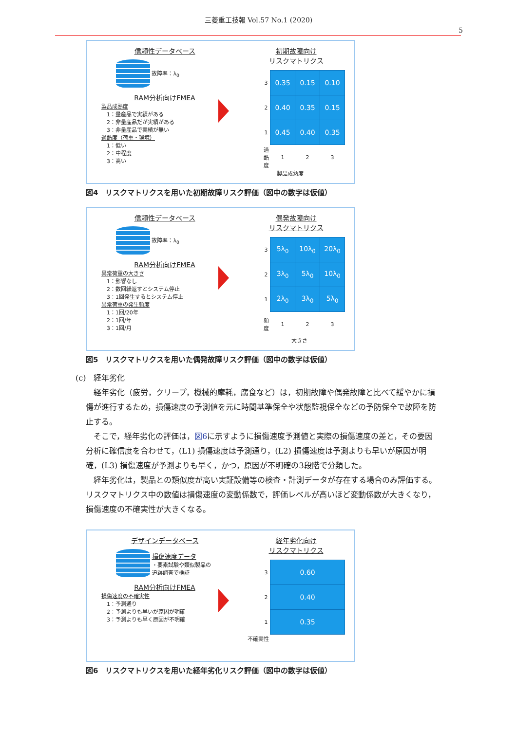三菱重工技報 Vol.57 No.1 (2020)
5
信頼性データベース
故障率：λ<sub>0</sub>
RAM分析向けFMEA
製品成熟度
　1：量産品で実績がある
　2：非量産品だが実績がある
　3：非量産品で実績が無い
過酷度（荷重・環境）
　1：低い
　2：中程度
　3：高い
初期故障向け
リスクマトリクス
| 3 | 0.35 | 0.15 | 0.10 |
| 2 | 0.40 | 0.35 | 0.15 |
| 1 | 0.45 | 0.40 | 0.35 |
| 過酷度 | 1 | 2 | 3 |
製品成熟度
図4　リスクマトリクスを用いた初期故障リスク評価（図中の数字は仮値）
信頼性データベース
故障率：λ<sub>0</sub>
RAM分析向けFMEA
異常荷重の大きさ
　1：影響なし
　2：数回繰返すとシステム停止
　3：1回発生するとシステム停止
異常荷重の発生頻度
　1：1回/20年
　2：1回/年
　3：1回/月
偶発故障向け
リスクマトリクス
| 3 | 5λ<sub>0</sub> | 10λ<sub>0</sub> | 20λ<sub>0</sub> |
| 2 | 3λ<sub>0</sub> | 5λ<sub>0</sub> | 10λ<sub>0</sub> |
| 1 | 2λ<sub>0</sub> | 3λ<sub>0</sub> | 5λ<sub>0</sub> |
| 頻度 | 1 | 2 | 3 |
大きさ
図5　リスクマトリクスを用いた偶発故障リスク評価（図中の数字は仮値）
(c)　経年劣化
経年劣化（疲労，クリープ，機械的摩耗，腐食など）は，初期故障や偶発故障と比べて緩やかに損傷が進行するため，損傷速度の予測値を元に時間基準保全や状態監視保全などの予防保全で故障を防止する。
そこで，経年劣化の評価は，図6に示すように損傷速度予測値と実際の損傷速度の差と，その要因分析に確信度を合わせて，(L1) 損傷速度は予測通り，(L2) 損傷速度は予測よりも早いが原因が明確，(L3) 損傷速度が予測よりも早く，かつ，原因が不明確の3段階で分類した。
経年劣化は，製品との類似度が高い実証設備等の検査・計測データが存在する場合のみ評価する。リスクマトリクス中の数値は損傷速度の変動係数で，評価レベルが高いほど変動係数が大きくなり，損傷速度の不確実性が大きくなる。
デザインデータベース
損傷速度データ
・要素試験や類似製品の
追跡調査で検証
RAM分析向けFMEA
損傷速度の不確実性
　1：予測通り
　2：予測よりも早いが原因が明確
　3：予測よりも早く原因が不明確
経年劣化向け
リスクマトリクス
| 3 | 0.60 |
| 2 | 0.40 |
| 1 | 0.35 |
不確実性
図6　リスクマトリクスを用いた経年劣化リスク評価（図中の数字は仮値）